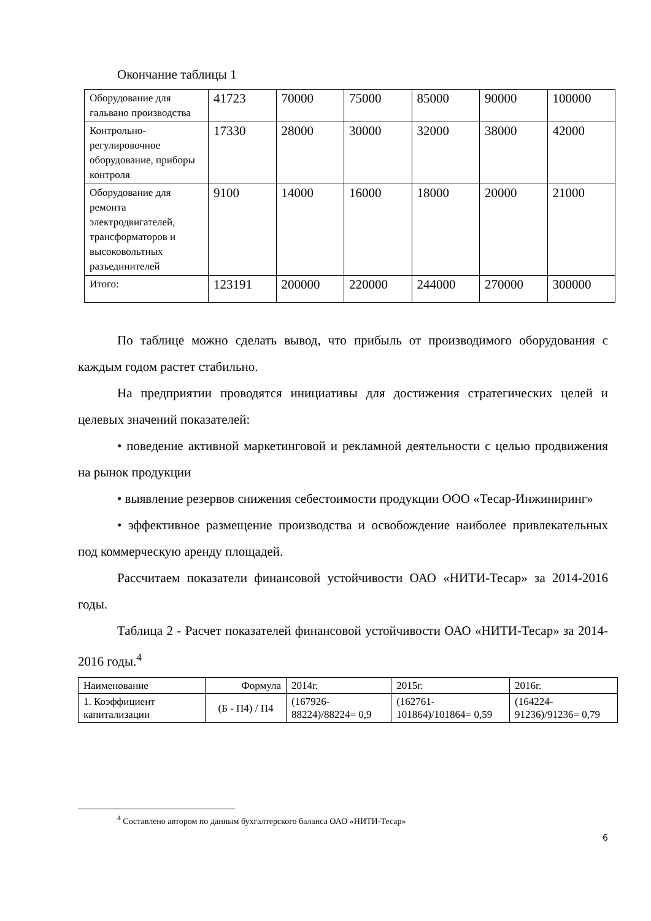Окончание таблицы 1
| Оборудование для гальвано производства | 41723 | 70000 | 75000 | 85000 | 90000 | 100000 |
| Контрольно-регулировочное оборудование, приборы контроля | 17330 | 28000 | 30000 | 32000 | 38000 | 42000 |
| Оборудование для ремонта электродвигателей, трансформаторов и высоковольтных разъединителей | 9100 | 14000 | 16000 | 18000 | 20000 | 21000 |
| Итого: | 123191 | 200000 | 220000 | 244000 | 270000 | 300000 |
По таблице можно сделать вывод, что прибыль от производимого оборудования с каждым годом растет стабильно.
На предприятии проводятся инициативы для достижения стратегических целей и целевых значений показателей:
• поведение активной маркетинговой и рекламной деятельности с целью продвижения на рынок продукции
• выявление резервов снижения себестоимости продукции ООО «Тесар-Инжиниринг»
• эффективное размещение производства и освобождение наиболее привлекательных под коммерческую аренду площадей.
Рассчитаем показатели финансовой устойчивости ОАО «НИТИ-Тесар» за 2014-2016 годы.
Таблица 2 - Расчет показателей финансовой устойчивости ОАО «НИТИ-Тесар» за 2014-2016 годы.<sup>4</sup>
| Наименование | Формула | 2014г. | 2015г. | 2016г. |
| 1. Коэффициент капитализации | (Б - П4) / П4 | (167926-88224)/88224= 0,9 | (162761-101864)/101864= 0,59 | (164224-91236)/91236= 0,79 |
<sup>4</sup> Составлено автором по данным бухгалтерского баланса ОАО «НИТИ-Тесар»
6